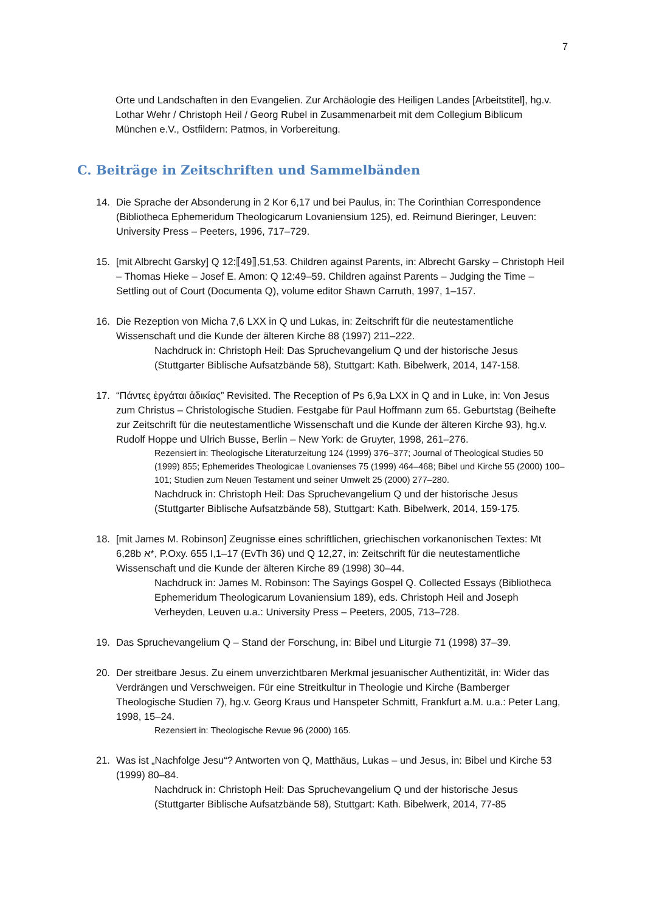7
Orte und Landschaften in den Evangelien. Zur Archäologie des Heiligen Landes [Arbeitstitel], hg.v. Lothar Wehr / Christoph Heil / Georg Rubel in Zusammenarbeit mit dem Collegium Biblicum München e.V., Ostfildern: Patmos, in Vorbereitung.
C. Beiträge in Zeitschriften und Sammelbänden
14. Die Sprache der Absonderung in 2 Kor 6,17 und bei Paulus, in: The Corinthian Correspondence (Bibliotheca Ephemeridum Theologicarum Lovaniensium 125), ed. Reimund Bieringer, Leuven: University Press – Peeters, 1996, 717–729.
15. [mit Albrecht Garsky] Q 12:⟦49⟧,51,53. Children against Parents, in: Albrecht Garsky – Christoph Heil – Thomas Hieke – Josef E. Amon: Q 12:49–59. Children against Parents – Judging the Time – Settling out of Court (Documenta Q), volume editor Shawn Carruth, 1997, 1–157.
16. Die Rezeption von Micha 7,6 LXX in Q und Lukas, in: Zeitschrift für die neutestamentliche Wissenschaft und die Kunde der älteren Kirche 88 (1997) 211–222.
Nachdruck in: Christoph Heil: Das Spruchevangelium Q und der historische Jesus (Stuttgarter Biblische Aufsatzbände 58), Stuttgart: Kath. Bibelwerk, 2014, 147-158.
17. “Πάντες ἐργάται ἀδικίας” Revisited. The Reception of Ps 6,9a LXX in Q and in Luke, in: Von Jesus zum Christus – Christologische Studien. Festgabe für Paul Hoffmann zum 65. Geburtstag (Beihefte zur Zeitschrift für die neutestamentliche Wissenschaft und die Kunde der älteren Kirche 93), hg.v. Rudolf Hoppe und Ulrich Busse, Berlin – New York: de Gruyter, 1998, 261–276.
Rezensiert in: Theologische Literaturzeitung 124 (1999) 376–377; Journal of Theological Studies 50 (1999) 855; Ephemerides Theologicae Lovanienses 75 (1999) 464–468; Bibel und Kirche 55 (2000) 100–101; Studien zum Neuen Testament und seiner Umwelt 25 (2000) 277–280.
Nachdruck in: Christoph Heil: Das Spruchevangelium Q und der historische Jesus (Stuttgarter Biblische Aufsatzbände 58), Stuttgart: Kath. Bibelwerk, 2014, 159-175.
18. [mit James M. Robinson] Zeugnisse eines schriftlichen, griechischen vorkanonischen Textes: Mt 6,28b א*, P.Oxy. 655 I,1–17 (EvTh 36) und Q 12,27, in: Zeitschrift für die neutestamentliche Wissenschaft und die Kunde der älteren Kirche 89 (1998) 30–44.
Nachdruck in: James M. Robinson: The Sayings Gospel Q. Collected Essays (Bibliotheca Ephemeridum Theologicarum Lovaniensium 189), eds. Christoph Heil and Joseph Verheyden, Leuven u.a.: University Press – Peeters, 2005, 713–728.
19. Das Spruchevangelium Q – Stand der Forschung, in: Bibel und Liturgie 71 (1998) 37–39.
20. Der streitbare Jesus. Zu einem unverzichtbaren Merkmal jesuanischer Authentizität, in: Wider das Verdrängen und Verschweigen. Für eine Streitkultur in Theologie und Kirche (Bamberger Theologische Studien 7), hg.v. Georg Kraus und Hanspeter Schmitt, Frankfurt a.M. u.a.: Peter Lang, 1998, 15–24.
Rezensiert in: Theologische Revue 96 (2000) 165.
21. Was ist „Nachfolge Jesu“? Antworten von Q, Matthäus, Lukas – und Jesus, in: Bibel und Kirche 53 (1999) 80–84.
Nachdruck in: Christoph Heil: Das Spruchevangelium Q und der historische Jesus (Stuttgarter Biblische Aufsatzbände 58), Stuttgart: Kath. Bibelwerk, 2014, 77-85